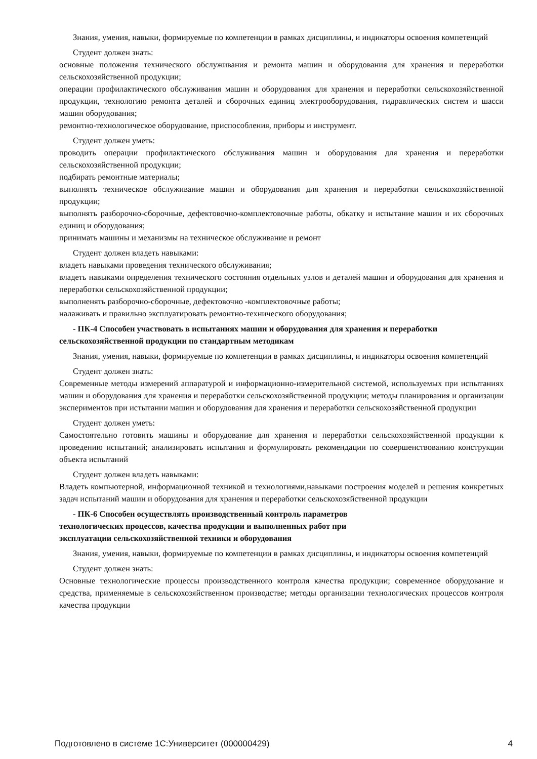Знания, умения, навыки, формируемые по компетенции в рамках дисциплины, и индикаторы освоения компетенций
Студент должен знать:
основные положения технического обслуживания и ремонта машин и оборудования для хранения и переработки сельскохозяйственной продукции;
операции профилактического обслуживания машин и оборудования для хранения и переработки сельскохозяйственной продукции, технологию ремонта деталей и сборочных единиц электрооборудования, гидравлических систем и шасси машин оборудования;
ремонтно-технологическое оборудование, приспособления, приборы и инструмент.
Студент должен уметь:
проводить операции профилактического обслуживания машин и оборудования для хранения и переработки сельскохозяйственной продукции;
подбирать ремонтные материалы;
выполнять техническое обслуживание машин и оборудования для хранения и переработки сельскохозяйственной продукции;
выполнять разборочно-сборочные, дефектовочно-комплектовочные работы, обкатку и испытание машин и их сборочных единиц и оборудования;
принимать машины и механизмы на техническое обслуживание и ремонт
Студент должен владеть навыками:
владеть навыками проведения технического обслуживания;
владеть навыками определения технического состояния отдельных узлов и деталей машин и оборудования для хранения и переработки сельскохозяйственной продукции;
выполненять разборочно-сборочные, дефектовочно -комплектовочные работы;
налаживать и правильно эксплуатировать ремонтно-технического оборудования;
- ПК-4 Способен участвовать в испытаниях машин и оборудования для хранения и переработки сельскохозяйственной продукции по стандартным методикам
Знания, умения, навыки, формируемые по компетенции в рамках дисциплины, и индикаторы освоения компетенций
Студент должен знать:
Современные методы измерений аппаратурой и информационно-измерительной системой, используемых при испытаниях машин и оборудования для хранения и переработки сельскохозяйственной продукции; методы планирования и организации экспериментов при истытании машин и оборудования для хранения и переработки сельскохозяйственной продукции
Студент должен уметь:
Самостоятельно готовить машины и оборудование для хранения и переработки сельскохозяйственной продукции к проведению испытаний; анализировать испытания и формулировать рекомендации по совершенствованию конструкции объекта испытаний
Студент должен владеть навыками:
Владеть компьютерной, информационной техникой и технологиями,навыками построения моделей и решения конкретных задач испытаний машин и оборудования для хранения и переработки сельскохозяйственной продукции
- ПК-6 Способен осуществлять производственный контроль параметров
технологических процессов, качества продукции и выполненных работ при
эксплуатации сельскохозяйственной техники и оборудования
Знания, умения, навыки, формируемые по компетенции в рамках дисциплины, и индикаторы освоения компетенций
Студент должен знать:
Основные технологические процессы производственного контроля качества продукции; современное оборудование и средства, применяемые в сельскохозяйственном производстве; методы организации технологических процессов контроля качества продукции
Подготовлено в системе 1С:Университет (000000429) 4